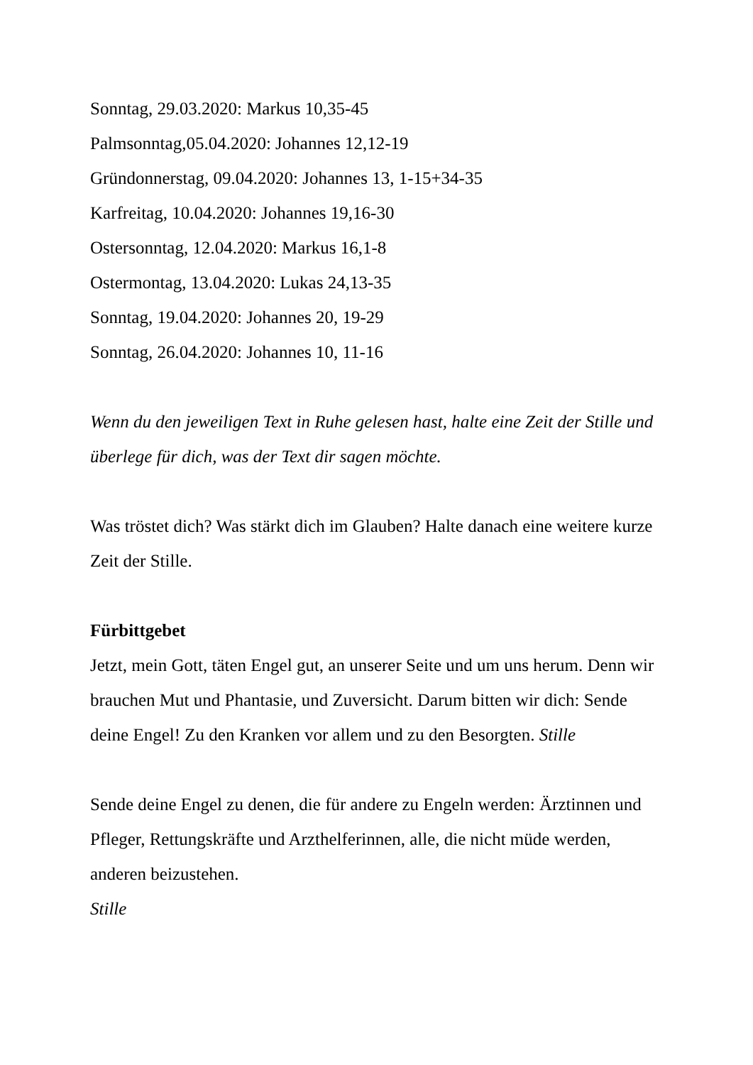Sonntag, 29.03.2020: Markus 10,35-45
Palmsonntag,05.04.2020: Johannes 12,12-19
Gründonnerstag, 09.04.2020: Johannes 13, 1-15+34-35
Karfreitag, 10.04.2020: Johannes 19,16-30
Ostersonntag, 12.04.2020: Markus 16,1-8
Ostermontag, 13.04.2020: Lukas 24,13-35
Sonntag, 19.04.2020: Johannes 20, 19-29
Sonntag, 26.04.2020: Johannes 10, 11-16
Wenn du den jeweiligen Text in Ruhe gelesen hast, halte eine Zeit der Stille und überlege für dich, was der Text dir sagen möchte.
Was tröstet dich? Was stärkt dich im Glauben? Halte danach eine weitere kurze Zeit der Stille.
Fürbittgebet
Jetzt, mein Gott, täten Engel gut, an unserer Seite und um uns herum. Denn wir brauchen Mut und Phantasie, und Zuversicht. Darum bitten wir dich: Sende deine Engel! Zu den Kranken vor allem und zu den Besorgten. Stille
Sende deine Engel zu denen, die für andere zu Engeln werden: Ärztinnen und Pfleger, Rettungskräfte und Arzthelferinnen, alle, die nicht müde werden, anderen beizustehen.
Stille